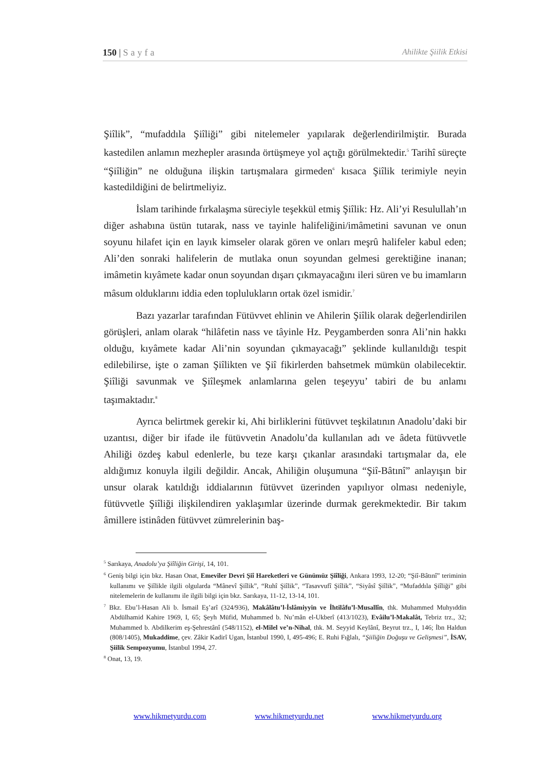150 | Sayfa Ahilikte Şiilik Etkisi
Şiîlik”, “mufaddıla Şiîliği” gibi nitelemeler yapılarak değerlendirilmiştir. Burada kastedilen anlamın mezhepler arasında örtüşmeye yol açtığı görülmektedir.<sup>5</sup> Tarihî süreçte “Şiîliğin” ne olduğuna ilişkin tartışmalara girmeden<sup>6</sup> kısaca Şiîlik terimiyle neyin kastedildiğini de belirtmeliyiz.
İslam tarihinde fırkalaşma süreciyle teşekkül etmiş Şiîlik: Hz. Ali’yi Resulullah’ın diğer ashabına üstün tutarak, nass ve tayinle halifeliğini/imâmetini savunan ve onun soyunu hilafet için en layık kimseler olarak gören ve onları meşrû halifeler kabul eden; Ali’den sonraki halifelerin de mutlaka onun soyundan gelmesi gerektiğine inanan; imâmetin kıyâmete kadar onun soyundan dışarı çıkmayacağını ileri süren ve bu imamların mâsum olduklarını iddia eden toplulukların ortak özel ismidir.<sup>7</sup>
Bazı yazarlar tarafından Fütüvvet ehlinin ve Ahilerin Şiîlik olarak değerlendirilen görüşleri, anlam olarak “hilâfetin nass ve tâyinle Hz. Peygamberden sonra Ali’nin hakkı olduğu, kıyâmete kadar Ali’nin soyundan çıkmayacağı” şeklinde kullanıldığı tespit edilebilirse, işte o zaman Şiîlikten ve Şiî fikirlerden bahsetmek mümkün olabilecektir. Şiîliği savunmak ve Şiîleşmek anlamlarına gelen teşeyyu’ tabiri de bu anlamı taşımaktadır.<sup>8</sup>
Ayrıca belirtmek gerekir ki, Ahi birliklerini fütüvvet teşkilatının Anadolu’daki bir uzantısı, diğer bir ifade ile fütüvvetin Anadolu’da kullanılan adı ve âdeta fütüvvetle Ahiliği özdeş kabul edenlerle, bu teze karşı çıkanlar arasındaki tartışmalar da, ele aldığımız konuyla ilgili değildir. Ancak, Ahiliğin oluşumuna “Şiî-Bâtınî” anlayışın bir unsur olarak katıldığı iddialarının fütüvvet üzerinden yapılıyor olması nedeniyle, fütüvvetle Şiîliği ilişkilendiren yaklaşımlar üzerinde durmak gerekmektedir. Bir takım âmillere istinâden fütüvvet zümrelerinin baş-
<sup>5</sup> Sarıkaya, Anadolu’ya Şiîliğin Girişi, 14, 101.
<sup>6</sup> Geniş bilgi için bkz. Hasan Onat, Emeviler Devri Şiî Hareketleri ve Günümüz Şiîliği, Ankara 1993, 12-20; “Şiî-Bâtınî” teriminin kullanımı ve Şiîlikle ilgili olgularda “Mânevî Şiîlik”, “Ruhî Şiîlik”, “Tasavvufî Şiîlik”, “Siyâsî Şiîlik”, “Mufaddıla Şiîliği” gibi nitelemelerin de kullanımı ile ilgili bilgi için bkz. Sarıkaya, 11-12, 13-14, 101.
<sup>7</sup> Bkz. Ebu’l-Hasan Ali b. İsmail Eş’arî (324/936), Makâlâtu’l-İslâmiyyin ve İhtilâfu’l-Musallîn, thk. Muhammed Muhyıddin Abdülhamid Kahire 1969, I, 65; Şeyh Müfid, Muhammed b. Nu’mân el-Ukberî (413/1023), Evâilu’l-Makalât, Tebriz trz., 32; Muhammed b. Abdilkerim eş-Şehrestânî (548/1152), el-Milel ve’n-Nihal, thk. M. Seyyid Keylânî, Beyrut trz., I, 146; İbn Haldun (808/1405), Mukaddime, çev. Zâkir Kadirî Ugan, İstanbul 1990, I, 495-496; E. Ruhi Fığlalı, “Şiiliğin Doğuşu ve Gelişmesi”, İSAV, Şiilik Sempozyumu, İstanbul 1994, 27.
<sup>8</sup> Onat, 13, 19.
www.hikmetyurdu.com www.hikmetyurdu.net www.hikmetyurdu.org